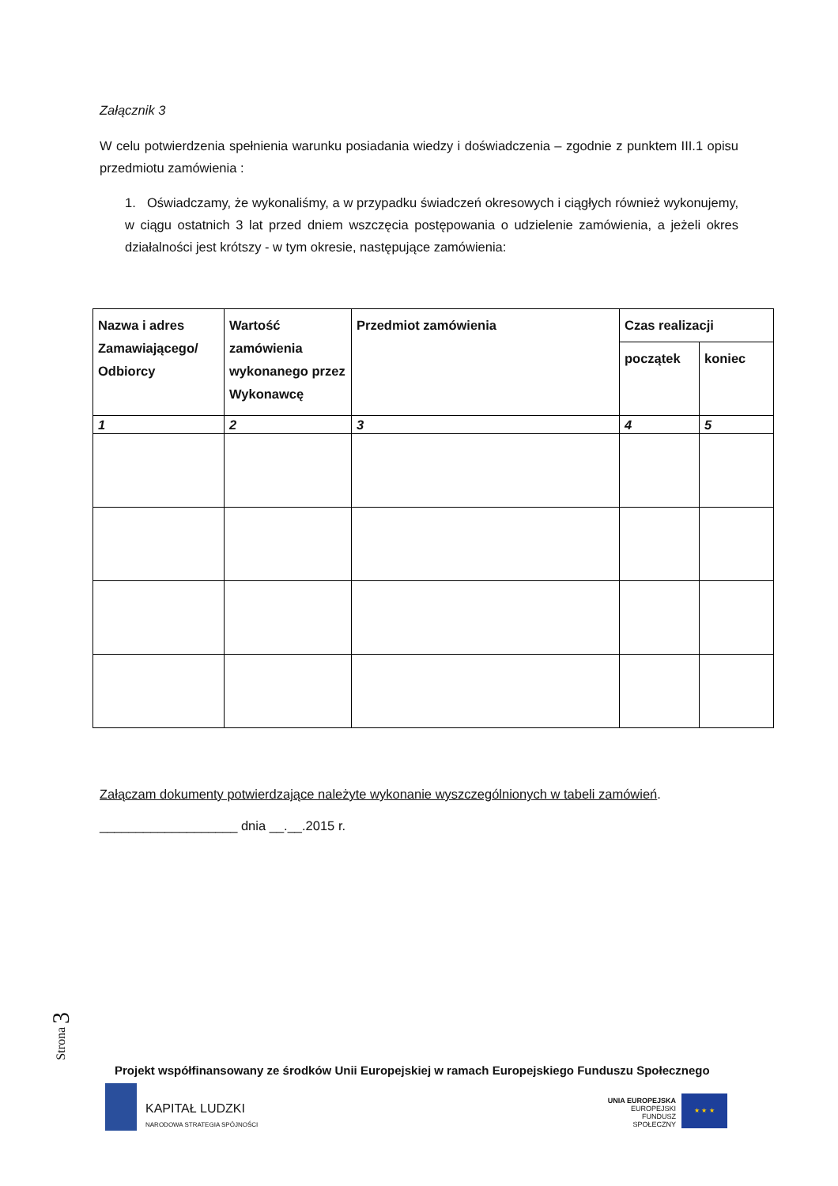Załącznik 3
W celu potwierdzenia spełnienia warunku posiadania wiedzy i doświadczenia – zgodnie z punktem III.1 opisu przedmiotu zamówienia :
1. Oświadczamy, że wykonaliśmy, a w przypadku świadczeń okresowych i ciągłych również wykonujemy, w ciągu ostatnich 3 lat przed dniem wszczęcia postępowania o udzielenie zamówienia, a jeżeli okres działalności jest krótszy - w tym okresie, następujące zamówienia:
| Nazwa i adres Zamawiającego/ Odbiorcy | Wartość zamówienia wykonanego przez Wykonawcę | Przedmiot zamówienia | Czas realizacji | |
| --- | --- | --- | --- | --- |
| | | | początek | koniec |
| 1 | 2 | 3 | 4 | 5 |
Załączam dokumenty potwierdzające należyte wykonanie wyszczególnionych w tabeli zamówień.
___________________ dnia __.__.2015 r.
Strona 3
Projekt współfinansowany ze środków Unii Europejskiej w ramach Europejskiego Funduszu Społecznego
KAPITAŁ LUDZKI
NARODOWA STRATEGIA SPÓJNOŚCI
UNIA EUROPEJSKA
EUROPEJSKI
FUNDUSZ SPOŁECZNY
★ ★ ★